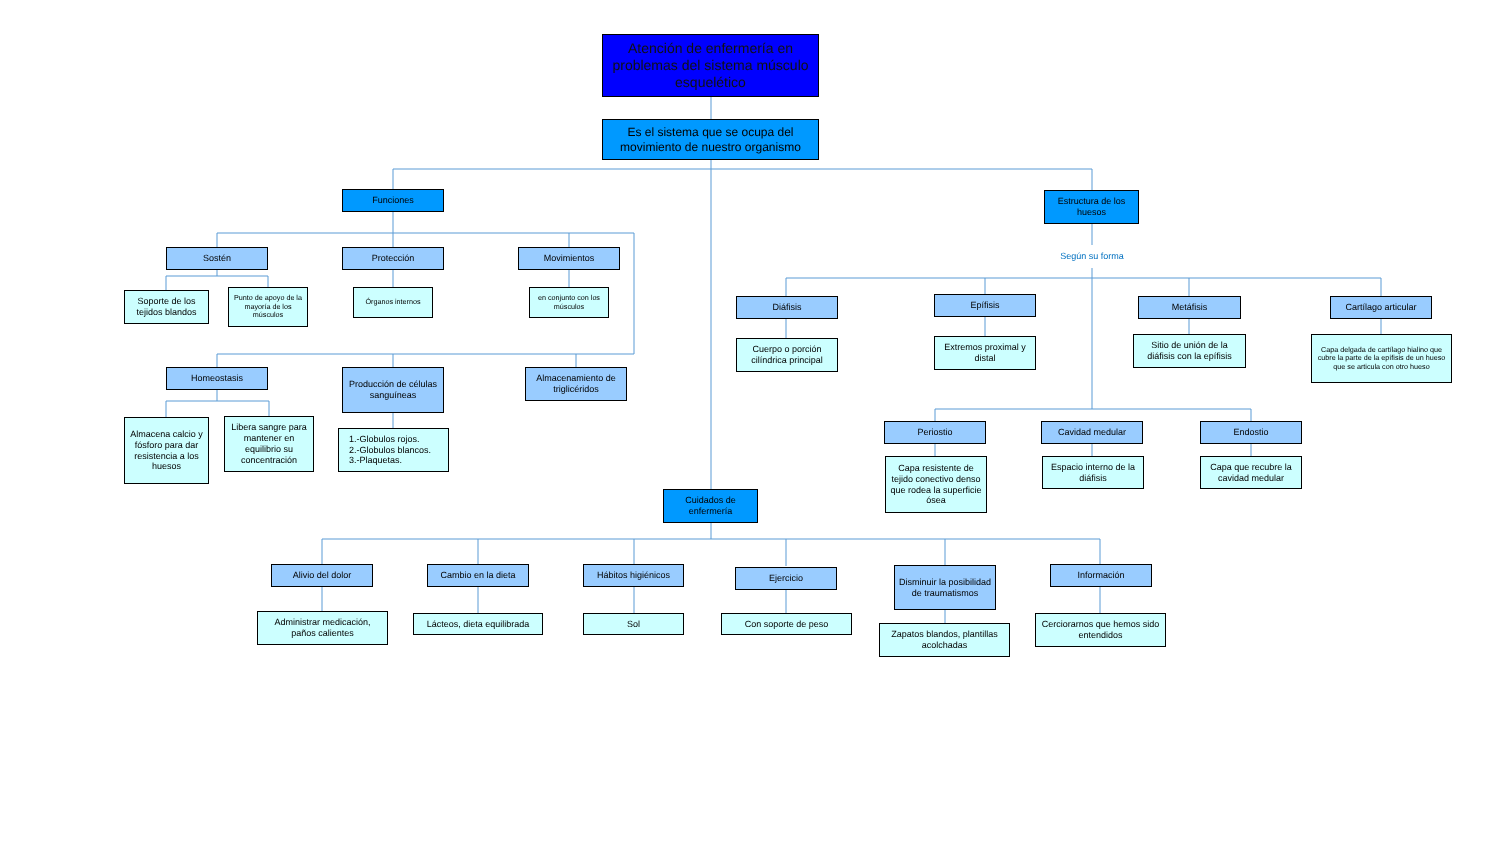Atención de enfermería en problemas del sistema músculo esquelético
Es el sistema que se ocupa del movimiento de nuestro organismo
Funciones
Estructura de los huesos
Sostén Protección Movimientos
Según su forma
Soporte de los tejidos blandos
Punto de apoyo de la mayoría de los músculos
Órganos internos en conjunto con los músculos
Diáfisis Epífisis Metáfisis Cartílago articular
Cuerpo o porción cilíndrica principal
Extremos proximal y distal
Sitio de unión de la diáfisis con la epífisis
Capa delgada de cartílago hialino que cubre la parte de la epífisis de un hueso que se articula con otro hueso
Homeostasis
Producción de células sanguíneas
Almacenamiento de triglicéridos
Almacena calcio y fósforo para dar resistencia a los huesos
Libera sangre para mantener en equilibrio su concentración
1.-Globulos rojos.
2.-Globulos blancos.
3.-Plaquetas.
Periostio Cavidad medular Endostio
Cuidados de enfermería
Capa resistente de tejido conectivo denso que rodea la superficie ósea
Espacio interno de la diáfisis
Capa que recubre la cavidad medular
Alivio del dolor Cambio en la dieta Hábitos higiénicos
Ejercicio
Disminuir la posibilidad de traumatismos
Información
Administrar medicación, paños calientes
Lácteos, dieta equilibrada
Sol Con soporte de peso
Zapatos blandos, plantillas acolchadas
Cerciorarnos que hemos sido entendidos